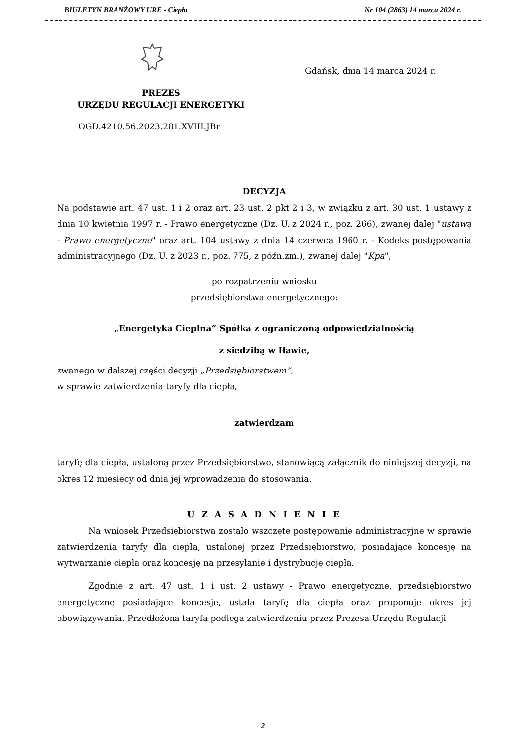BIULETYN BRANŻOWY URE - Ciepło Nr 104 (2863) 14 marca 2024 r.
Gdańsk, dnia 14 marca 2024 r.
PREZES
URZĘDU REGULACJI ENERGETYKI
OGD.4210.56.2023.281.XVIII.JBr
DECYZJA
Na podstawie art. 47 ust. 1 i 2 oraz art. 23 ust. 2 pkt 2 i 3, w związku z art. 30 ust. 1 ustawy z dnia 10 kwietnia 1997 r. - Prawo energetyczne (Dz. U. z 2024 r., poz. 266), zwanej dalej "ustawą - Prawo energetyczne" oraz art. 104 ustawy z dnia 14 czerwca 1960 r. - Kodeks postępowania administracyjnego (Dz. U. z 2023 r., poz. 775, z późn.zm.), zwanej dalej "Kpa",
po rozpatrzeniu wniosku
przedsiębiorstwa energetycznego:
„Energetyka Cieplna” Spółka z ograniczoną odpowiedzialnością
z siedzibą w Iławie,
zwanego w dalszej części decyzji „Przedsiębiorstwem”,
w sprawie zatwierdzenia taryfy dla ciepła,
zatwierdzam
taryfę dla ciepła, ustaloną przez Przedsiębiorstwo, stanowiącą załącznik do niniejszej decyzji, na okres 12 miesięcy od dnia jej wprowadzenia do stosowania.
U Z A S A D N I E N I E
Na wniosek Przedsiębiorstwa zostało wszczęte postępowanie administracyjne w sprawie zatwierdzenia taryfy dla ciepła, ustalonej przez Przedsiębiorstwo, posiadające koncesję na wytwarzanie ciepła oraz koncesję na przesyłanie i dystrybucję ciepła.
Zgodnie z art. 47 ust. 1 i ust. 2 ustawy - Prawo energetyczne, przedsiębiorstwo energetyczne posiadające koncesje, ustala taryfę dla ciepła oraz proponuje okres jej obowiązywania. Przedłożona taryfa podlega zatwierdzeniu przez Prezesa Urzędu Regulacji
2